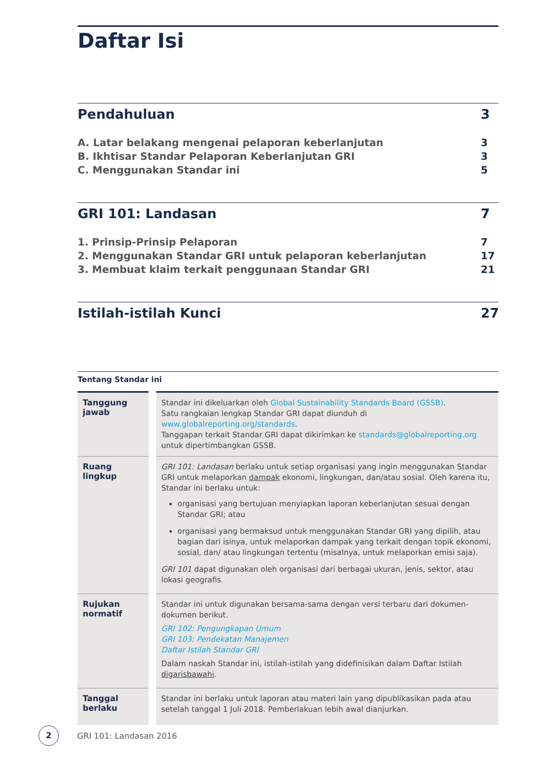Daftar Isi
Pendahuluan 3
A. Latar belakang mengenai pelaporan keberlanjutan 3
B. Ikhtisar Standar Pelaporan Keberlanjutan GRI 3
C. Menggunakan Standar ini 5
GRI 101: Landasan 7
1. Prinsip-Prinsip Pelaporan 7
2. Menggunakan Standar GRI untuk pelaporan keberlanjutan 17
3. Membuat klaim terkait penggunaan Standar GRI 21
Istilah-istilah Kunci 27
Tentang Standar ini
| Tanggung jawab | Standar ini dikeluarkan oleh Global Sustainability Standards Board (GSSB) . Satu rangkaian lengkap Standar GRI dapat diunduh di www.globalreporting.org/standards . Tanggapan terkait Standar GRI dapat dikirimkan ke standards@globalreporting.org untuk dipertimbangkan GSSB. |
| Ruang lingkup | GRI 101: Landasan berlaku untuk setiap organisasi yang ingin menggunakan Standar GRI untuk melaporkan dampak ekonomi, lingkungan, dan/atau sosial. Oleh karena itu, Standar ini berlaku untuk: organisasi yang bertujuan menyiapkan laporan keberlanjutan sesuai dengan Standar GRI; atau organisasi yang bermaksud untuk menggunakan Standar GRI yang dipilih, atau bagian dari isinya, untuk melaporkan dampak yang terkait dengan topik ekonomi, sosial, dan/ atau lingkungan tertentu (misalnya, untuk melaporkan emisi saja). GRI 101 dapat digunakan oleh organisasi dari berbagai ukuran, jenis, sektor, atau lokasi geografis. |
| Rujukan normatif | Standar ini untuk digunakan bersama-sama dengan versi terbaru dari dokumen-dokumen berikut. GRI 102: Pengungkapan Umum GRI 103: Pendekatan Manajemen Daftar Istilah Standar GRI Dalam naskah Standar ini, istilah-istilah yang didefinisikan dalam Daftar Istilah digarisbawahi . |
| Tanggal berlaku | Standar ini berlaku untuk laporan atau materi lain yang dipublikasikan pada atau setelah tanggal 1 Juli 2018. Pemberlakuan lebih awal dianjurkan. |
2
GRI 101: Landasan 2016